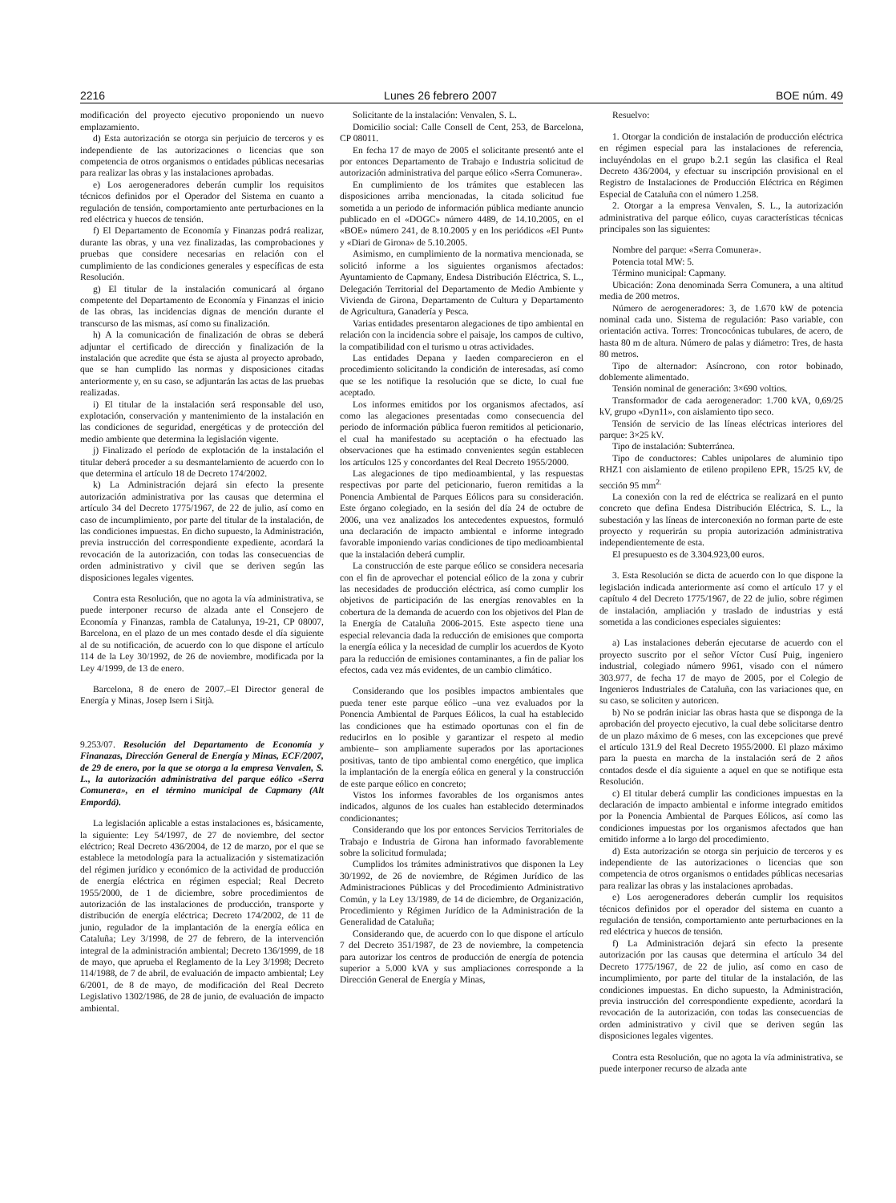2216 Lunes 26 febrero 2007 BOE núm. 49
modificación del proyecto ejecutivo proponiendo un nuevo emplazamiento.
d) Esta autorización se otorga sin perjuicio de terceros y es independiente de las autorizaciones o licencias que son competencia de otros organismos o entidades públicas necesarias para realizar las obras y las instalaciones aprobadas.
e) Los aerogeneradores deberán cumplir los requisitos técnicos definidos por el Operador del Sistema en cuanto a regulación de tensión, comportamiento ante perturbaciones en la red eléctrica y huecos de tensión.
f) El Departamento de Economía y Finanzas podrá realizar, durante las obras, y una vez finalizadas, las comprobaciones y pruebas que considere necesarias en relación con el cumplimiento de las condiciones generales y específicas de esta Resolución.
g) El titular de la instalación comunicará al órgano competente del Departamento de Economía y Finanzas el inicio de las obras, las incidencias dignas de mención durante el transcurso de las mismas, así como su finalización.
h) A la comunicación de finalización de obras se deberá adjuntar el certificado de dirección y finalización de la instalación que acredite que ésta se ajusta al proyecto aprobado, que se han cumplido las normas y disposiciones citadas anteriormente y, en su caso, se adjuntarán las actas de las pruebas realizadas.
i) El titular de la instalación será responsable del uso, explotación, conservación y mantenimiento de la instalación en las condiciones de seguridad, energéticas y de protección del medio ambiente que determina la legislación vigente.
j) Finalizado el período de explotación de la instalación el titular deberá proceder a su desmantelamiento de acuerdo con lo que determina el artículo 18 de Decreto 174/2002.
k) La Administración dejará sin efecto la presente autorización administrativa por las causas que determina el artículo 34 del Decreto 1775/1967, de 22 de julio, así como en caso de incumplimiento, por parte del titular de la instalación, de las condiciones impuestas. En dicho supuesto, la Administración, previa instrucción del correspondiente expediente, acordará la revocación de la autorización, con todas las consecuencias de orden administrativo y civil que se deriven según las disposiciones legales vigentes.
Contra esta Resolución, que no agota la vía administrativa, se puede interponer recurso de alzada ante el Consejero de Economía y Finanzas, rambla de Catalunya, 19-21, CP 08007, Barcelona, en el plazo de un mes contado desde el día siguiente al de su notificación, de acuerdo con lo que dispone el artículo 114 de la Ley 30/1992, de 26 de noviembre, modificada por la Ley 4/1999, de 13 de enero.
Barcelona, 8 de enero de 2007.–El Director general de Energía y Minas, Josep Isern i Sitjà.
9.253/07. Resolución del Departamento de Economía y Finanazas, Dirección General de Energía y Minas, ECF/2007, de 29 de enero, por la que se otorga a la empresa Venvalen, S. L., la autorización administrativa del parque eólico «Serra Comunera», en el término municipal de Capmany (Alt Empordá).
La legislación aplicable a estas instalaciones es, básicamente, la siguiente: Ley 54/1997, de 27 de noviembre, del sector eléctrico; Real Decreto 436/2004, de 12 de marzo, por el que se establece la metodología para la actualización y sistematización del régimen jurídico y económico de la actividad de producción de energía eléctrica en régimen especial; Real Decreto 1955/2000, de 1 de diciembre, sobre procedimientos de autorización de las instalaciones de producción, transporte y distribución de energía eléctrica; Decreto 174/2002, de 11 de junio, regulador de la implantación de la energía eólica en Cataluña; Ley 3/1998, de 27 de febrero, de la intervención integral de la administración ambiental; Decreto 136/1999, de 18 de mayo, que aprueba el Reglamento de la Ley 3/1998; Decreto 114/1988, de 7 de abril, de evaluación de impacto ambiental; Ley 6/2001, de 8 de mayo, de modificación del Real Decreto Legislativo 1302/1986, de 28 de junio, de evaluación de impacto ambiental.
Solicitante de la instalación: Venvalen, S. L.
Domicilio social: Calle Consell de Cent, 253, de Barcelona, CP 08011.
En fecha 17 de mayo de 2005 el solicitante presentó ante el por entonces Departamento de Trabajo e Industria solicitud de autorización administrativa del parque eólico «Serra Comunera».
En cumplimiento de los trámites que establecen las disposiciones arriba mencionadas, la citada solicitud fue sometida a un periodo de información pública mediante anuncio publicado en el «DOGC» número 4489, de 14.10.2005, en el «BOE» número 241, de 8.10.2005 y en los periódicos «El Punt» y «Diari de Girona» de 5.10.2005.
Asimismo, en cumplimiento de la normativa mencionada, se solicitó informe a los siguientes organismos afectados: Ayuntamiento de Capmany, Endesa Distribución Eléctrica, S. L., Delegación Territorial del Departamento de Medio Ambiente y Vivienda de Girona, Departamento de Cultura y Departamento de Agricultura, Ganadería y Pesca.
Varias entidades presentaron alegaciones de tipo ambiental en relación con la incidencia sobre el paisaje, los campos de cultivo, la compatibilidad con el turismo u otras actividades.
Las entidades Depana y Iaeden comparecieron en el procedimiento solicitando la condición de interesadas, así como que se les notifique la resolución que se dicte, lo cual fue aceptado.
Los informes emitidos por los organismos afectados, así como las alegaciones presentadas como consecuencia del periodo de información pública fueron remitidos al peticionario, el cual ha manifestado su aceptación o ha efectuado las observaciones que ha estimado convenientes según establecen los artículos 125 y concordantes del Real Decreto 1955/2000.
Las alegaciones de tipo medioambiental, y las respuestas respectivas por parte del peticionario, fueron remitidas a la Ponencia Ambiental de Parques Eólicos para su consideración. Este órgano colegiado, en la sesión del día 24 de octubre de 2006, una vez analizados los antecedentes expuestos, formuló una declaración de impacto ambiental e informe integrado favorable imponiendo varias condiciones de tipo medioambiental que la instalación deberá cumplir.
La construcción de este parque eólico se considera necesaria con el fin de aprovechar el potencial eólico de la zona y cubrir las necesidades de producción eléctrica, así como cumplir los objetivos de participación de las energías renovables en la cobertura de la demanda de acuerdo con los objetivos del Plan de la Energía de Cataluña 2006-2015. Este aspecto tiene una especial relevancia dada la reducción de emisiones que comporta la energía eólica y la necesidad de cumplir los acuerdos de Kyoto para la reducción de emisiones contaminantes, a fin de paliar los efectos, cada vez más evidentes, de un cambio climático.
Considerando que los posibles impactos ambientales que pueda tener este parque eólico –una vez evaluados por la Ponencia Ambiental de Parques Eólicos, la cual ha establecido las condiciones que ha estimado oportunas con el fin de reducirlos en lo posible y garantizar el respeto al medio ambiente– son ampliamente superados por las aportaciones positivas, tanto de tipo ambiental como energético, que implica la implantación de la energía eólica en general y la construcción de este parque eólico en concreto;
Vistos los informes favorables de los organismos antes indicados, algunos de los cuales han establecido determinados condicionantes;
Considerando que los por entonces Servicios Territoriales de Trabajo e Industria de Girona han informado favorablemente sobre la solicitud formulada;
Cumplidos los trámites administrativos que disponen la Ley 30/1992, de 26 de noviembre, de Régimen Jurídico de las Administraciones Públicas y del Procedimiento Administrativo Común, y la Ley 13/1989, de 14 de diciembre, de Organización, Procedimiento y Régimen Jurídico de la Administración de la Generalidad de Cataluña;
Considerando que, de acuerdo con lo que dispone el artículo 7 del Decreto 351/1987, de 23 de noviembre, la competencia para autorizar los centros de producción de energía de potencia superior a 5.000 kVA y sus ampliaciones corresponde a la Dirección General de Energía y Minas,
Resuelvo:
1. Otorgar la condición de instalación de producción eléctrica en régimen especial para las instalaciones de referencia, incluyéndolas en el grupo b.2.1 según las clasifica el Real Decreto 436/2004, y efectuar su inscripción provisional en el Registro de Instalaciones de Producción Eléctrica en Régimen Especial de Cataluña con el número 1.258.
2. Otorgar a la empresa Venvalen, S. L., la autorización administrativa del parque eólico, cuyas características técnicas principales son las siguientes:
Nombre del parque: «Serra Comunera».
Potencia total MW: 5.
Término municipal: Capmany.
Ubicación: Zona denominada Serra Comunera, a una altitud media de 200 metros.
Número de aerogeneradores: 3, de 1.670 kW de potencia nominal cada uno. Sistema de regulación: Paso variable, con orientación activa. Torres: Troncocónicas tubulares, de acero, de hasta 80 m de altura. Número de palas y diámetro: Tres, de hasta 80 metros.
Tipo de alternador: Asíncrono, con rotor bobinado, doblemente alimentado.
Tensión nominal de generación: 3×690 voltios.
Transformador de cada aerogenerador: 1.700 kVA, 0,69/25 kV, grupo «Dyn11», con aislamiento tipo seco.
Tensión de servicio de las líneas eléctricas interiores del parque: 3×25 kV.
Tipo de instalación: Subterránea.
Tipo de conductores: Cables unipolares de aluminio tipo RHZ1 con aislamiento de etileno propileno EPR, 15/25 kV, de sección 95 mm<sup>2.</sup>
La conexión con la red de eléctrica se realizará en el punto concreto que defina Endesa Distribución Eléctrica, S. L., la subestación y las líneas de interconexión no forman parte de este proyecto y requerirán su propia autorización administrativa independientemente de esta.
El presupuesto es de 3.304.923,00 euros.
3. Esta Resolución se dicta de acuerdo con lo que dispone la legislación indicada anteriormente así como el artículo 17 y el capítulo 4 del Decreto 1775/1967, de 22 de julio, sobre régimen de instalación, ampliación y traslado de industrias y está sometida a las condiciones especiales siguientes:
a) Las instalaciones deberán ejecutarse de acuerdo con el proyecto suscrito por el señor Víctor Cusí Puig, ingeniero industrial, colegiado número 9961, visado con el número 303.977, de fecha 17 de mayo de 2005, por el Colegio de Ingenieros Industriales de Cataluña, con las variaciones que, en su caso, se soliciten y autoricen.
b) No se podrán iniciar las obras hasta que se disponga de la aprobación del proyecto ejecutivo, la cual debe solicitarse dentro de un plazo máximo de 6 meses, con las excepciones que prevé el artículo 131.9 del Real Decreto 1955/2000. El plazo máximo para la puesta en marcha de la instalación será de 2 años contados desde el día siguiente a aquel en que se notifique esta Resolución.
c) El titular deberá cumplir las condiciones impuestas en la declaración de impacto ambiental e informe integrado emitidos por la Ponencia Ambiental de Parques Eólicos, así como las condiciones impuestas por los organismos afectados que han emitido informe a lo largo del procedimiento.
d) Esta autorización se otorga sin perjuicio de terceros y es independiente de las autorizaciones o licencias que son competencia de otros organismos o entidades públicas necesarias para realizar las obras y las instalaciones aprobadas.
e) Los aerogeneradores deberán cumplir los requisitos técnicos definidos por el operador del sistema en cuanto a regulación de tensión, comportamiento ante perturbaciones en la red eléctrica y huecos de tensión.
f) La Administración dejará sin efecto la presente autorización por las causas que determina el artículo 34 del Decreto 1775/1967, de 22 de julio, así como en caso de incumplimiento, por parte del titular de la instalación, de las condiciones impuestas. En dicho supuesto, la Administración, previa instrucción del correspondiente expediente, acordará la revocación de la autorización, con todas las consecuencias de orden administrativo y civil que se deriven según las disposiciones legales vigentes.
Contra esta Resolución, que no agota la vía administrativa, se puede interponer recurso de alzada ante